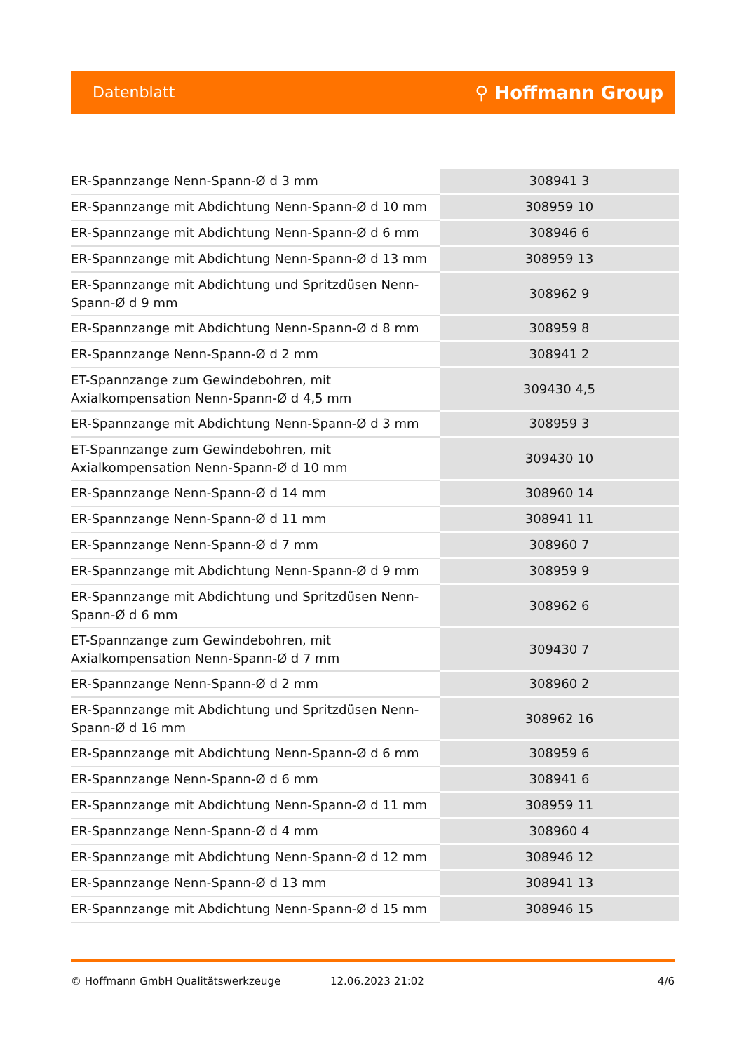Datenblatt ⚲ Hoffmann Group
| ER-Spannzange Nenn-Spann-Ø d 3 mm | 308941 3 |
| ER-Spannzange mit Abdichtung Nenn-Spann-Ø d 10 mm | 308959 10 |
| ER-Spannzange mit Abdichtung Nenn-Spann-Ø d 6 mm | 308946 6 |
| ER-Spannzange mit Abdichtung Nenn-Spann-Ø d 13 mm | 308959 13 |
| ER-Spannzange mit Abdichtung und Spritzdüsen Nenn-Spann-Ø d 9 mm | 308962 9 |
| ER-Spannzange mit Abdichtung Nenn-Spann-Ø d 8 mm | 308959 8 |
| ER-Spannzange Nenn-Spann-Ø d 2 mm | 308941 2 |
| ET-Spannzange zum Gewindebohren, mit Axialkompensation Nenn-Spann-Ø d 4,5 mm | 309430 4,5 |
| ER-Spannzange mit Abdichtung Nenn-Spann-Ø d 3 mm | 308959 3 |
| ET-Spannzange zum Gewindebohren, mit Axialkompensation Nenn-Spann-Ø d 10 mm | 309430 10 |
| ER-Spannzange Nenn-Spann-Ø d 14 mm | 308960 14 |
| ER-Spannzange Nenn-Spann-Ø d 11 mm | 308941 11 |
| ER-Spannzange Nenn-Spann-Ø d 7 mm | 308960 7 |
| ER-Spannzange mit Abdichtung Nenn-Spann-Ø d 9 mm | 308959 9 |
| ER-Spannzange mit Abdichtung und Spritzdüsen Nenn-Spann-Ø d 6 mm | 308962 6 |
| ET-Spannzange zum Gewindebohren, mit Axialkompensation Nenn-Spann-Ø d 7 mm | 309430 7 |
| ER-Spannzange Nenn-Spann-Ø d 2 mm | 308960 2 |
| ER-Spannzange mit Abdichtung und Spritzdüsen Nenn-Spann-Ø d 16 mm | 308962 16 |
| ER-Spannzange mit Abdichtung Nenn-Spann-Ø d 6 mm | 308959 6 |
| ER-Spannzange Nenn-Spann-Ø d 6 mm | 308941 6 |
| ER-Spannzange mit Abdichtung Nenn-Spann-Ø d 11 mm | 308959 11 |
| ER-Spannzange Nenn-Spann-Ø d 4 mm | 308960 4 |
| ER-Spannzange mit Abdichtung Nenn-Spann-Ø d 12 mm | 308946 12 |
| ER-Spannzange Nenn-Spann-Ø d 13 mm | 308941 13 |
| ER-Spannzange mit Abdichtung Nenn-Spann-Ø d 15 mm | 308946 15 |
© Hoffmann GmbH Qualitätswerkzeuge 12.06.2023 21:02 4/6